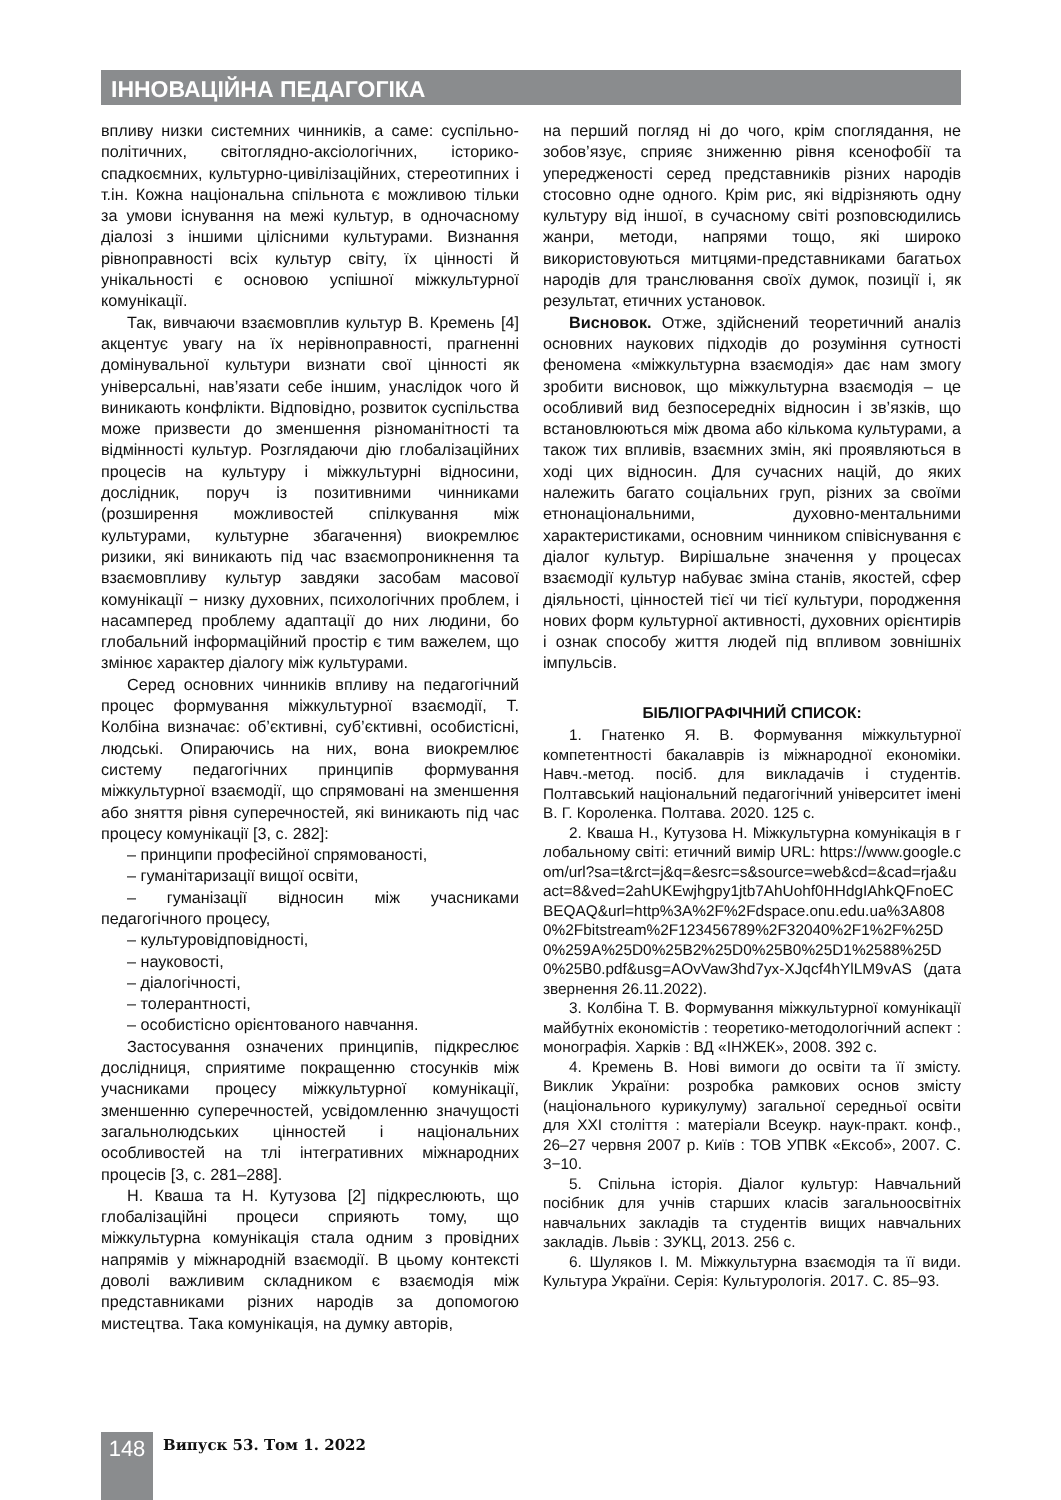ІННОВАЦІЙНА ПЕДАГОГІКА
впливу низки системних чинників, а саме: суспільно-політичних, світоглядно-аксіологічних, історико-спадкоємних, культурно-цивілізаційних, стереотипних і т.ін. Кожна національна спільнота є можливою тільки за умови існування на межі культур, в одночасному діалозі з іншими цілісними культурами. Визнання рівноправності всіх культур світу, їх цінності й унікальності є основою успішної міжкультурної комунікації.
Так, вивчаючи взаємовплив культур В. Кремень [4] акцентує увагу на їх нерівноправності, прагненні домінувальної культури визнати свої цінності як універсальні, нав’язати себе іншим, унаслідок чого й виникають конфлікти. Відповідно, розвиток суспільства може призвести до зменшення різноманітності та відмінності культур. Розглядаючи дію глобалізаційних процесів на культуру і міжкультурні відносини, дослідник, поруч із позитивними чинниками (розширення можливостей спілкування між культурами, культурне збагачення) виокремлює ризики, які виникають під час взаємопроникнення та взаємовпливу культур завдяки засобам масової комунікації − низку духовних, психологічних проблем, і насамперед проблему адаптації до них людини, бо глобальний інформаційний простір є тим важелем, що змінює характер діалогу між культурами.
Серед основних чинників впливу на педагогічний процес формування міжкультурної взаємодії, Т. Колбіна визначає: об’єктивні, суб’єктивні, особистісні, людські. Опираючись на них, вона виокремлює систему педагогічних принципів формування міжкультурної взаємодії, що спрямовані на зменшення або зняття рівня суперечностей, які виникають під час процесу комунікації [3, с. 282]:
– принципи професійної спрямованості,
– гуманітаризації вищої освіти,
– гуманізації відносин між учасниками педагогічного процесу,
– культуровідповідності,
– науковості,
– діалогічності,
– толерантності,
– особистісно орієнтованого навчання.
Застосування означених принципів, підкреслює дослідниця, сприятиме покращенню стосунків між учасниками процесу міжкультурної комунікації, зменшенню суперечностей, усвідомленню значущості загальнолюдських цінностей і національних особливостей на тлі інтегративних міжнародних процесів [3, с. 281–288].
Н. Кваша та Н. Кутузова [2] підкреслюють, що глобалізаційні процеси сприяють тому, що міжкультурна комунікація стала одним з провідних напрямів у міжнародній взаємодії. В цьому контексті доволі важливим складником є взаємодія між представниками різних народів за допомогою мистецтва. Така комунікація, на думку авторів,
на перший погляд ні до чого, крім споглядання, не зобов’язує, сприяє зниженню рівня ксенофобії та упередженості серед представників різних народів стосовно одне одного. Крім рис, які відрізняють одну культуру від іншої, в сучасному світі розповсюдились жанри, методи, напрями тощо, які широко використовуються митцями-представниками багатьох народів для транслювання своїх думок, позиції і, як результат, етичних установок.
Висновок. Отже, здійснений теоретичний аналіз основних наукових підходів до розуміння сутності феномена «міжкультурна взаємодія» дає нам змогу зробити висновок, що міжкультурна взаємодія – це особливий вид безпосередніх відносин і зв’язків, що встановлюються між двома або кількома культурами, а також тих впливів, взаємних змін, які проявляються в ході цих відносин. Для сучасних націй, до яких належить багато соціальних груп, різних за своїми етнонаціональними, духовно-ментальними характеристиками, основним чинником співіснування є діалог культур. Вирішальне значення у процесах взаємодії культур набуває зміна станів, якостей, сфер діяльності, цінностей тієї чи тієї культури, породження нових форм культурної активності, духовних орієнтирів і ознак способу життя людей під впливом зовнішніх імпульсів.
БІБЛІОГРАФІЧНИЙ СПИСОК:
1. Гнатенко Я. В. Формування міжкультурної компетентності бакалаврів із міжнародної економіки. Навч.-метод. посіб. для викладачів і студентів. Полтавський національний педагогічний університет імені В. Г. Короленка. Полтава. 2020. 125 с.
2. Кваша Н., Кутузова Н. Міжкультурна комунікація в глобальному світі: етичний вимір URL: https://www.google.com/url?sa=t&rct=j&q=&esrc=s&source=web&cd=&cad=rja&uact=8&ved=2ahUKEwjhgpy1jtb7AhUohf0HHdgIAhkQFnoECBEQAQ&url=http%3A%2F%2Fdspace.onu.edu.ua%3A8080%2Fbitstream%2F123456789%2F32040%2F1%2F%25D0%259A%25D0%25B2%25D0%25B0%25D1%2588%25D0%25B0.pdf&usg=AOvVaw3hd7yx-XJqcf4hYlLM9vAS (дата звернення 26.11.2022).
3. Колбіна Т. В. Формування міжкультурної комунікації майбутніх економістів : теоретико-методологічний аспект : монографія. Харків : ВД «ІНЖЕК», 2008. 392 с.
4. Кремень В. Нові вимоги до освіти та її змісту. Виклик України: розробка рамкових основ змісту (національного курикулуму) загальної середньої освіти для XXI століття : матеріали Всеукр. наук-практ. конф., 26–27 червня 2007 р. Київ : ТОВ УПВК «Ексоб», 2007. С. 3−10.
5. Спільна історія. Діалог культур: Навчальний посібник для учнів старших класів загальноосвітніх навчальних закладів та студентів вищих навчальних закладів. Львів : ЗУКЦ, 2013. 256 с.
6. Шуляков І. М. Міжкультурна взаємодія та її види. Культура України. Серія: Культурологія. 2017. С. 85–93.
148 Випуск 53. Том 1. 2022